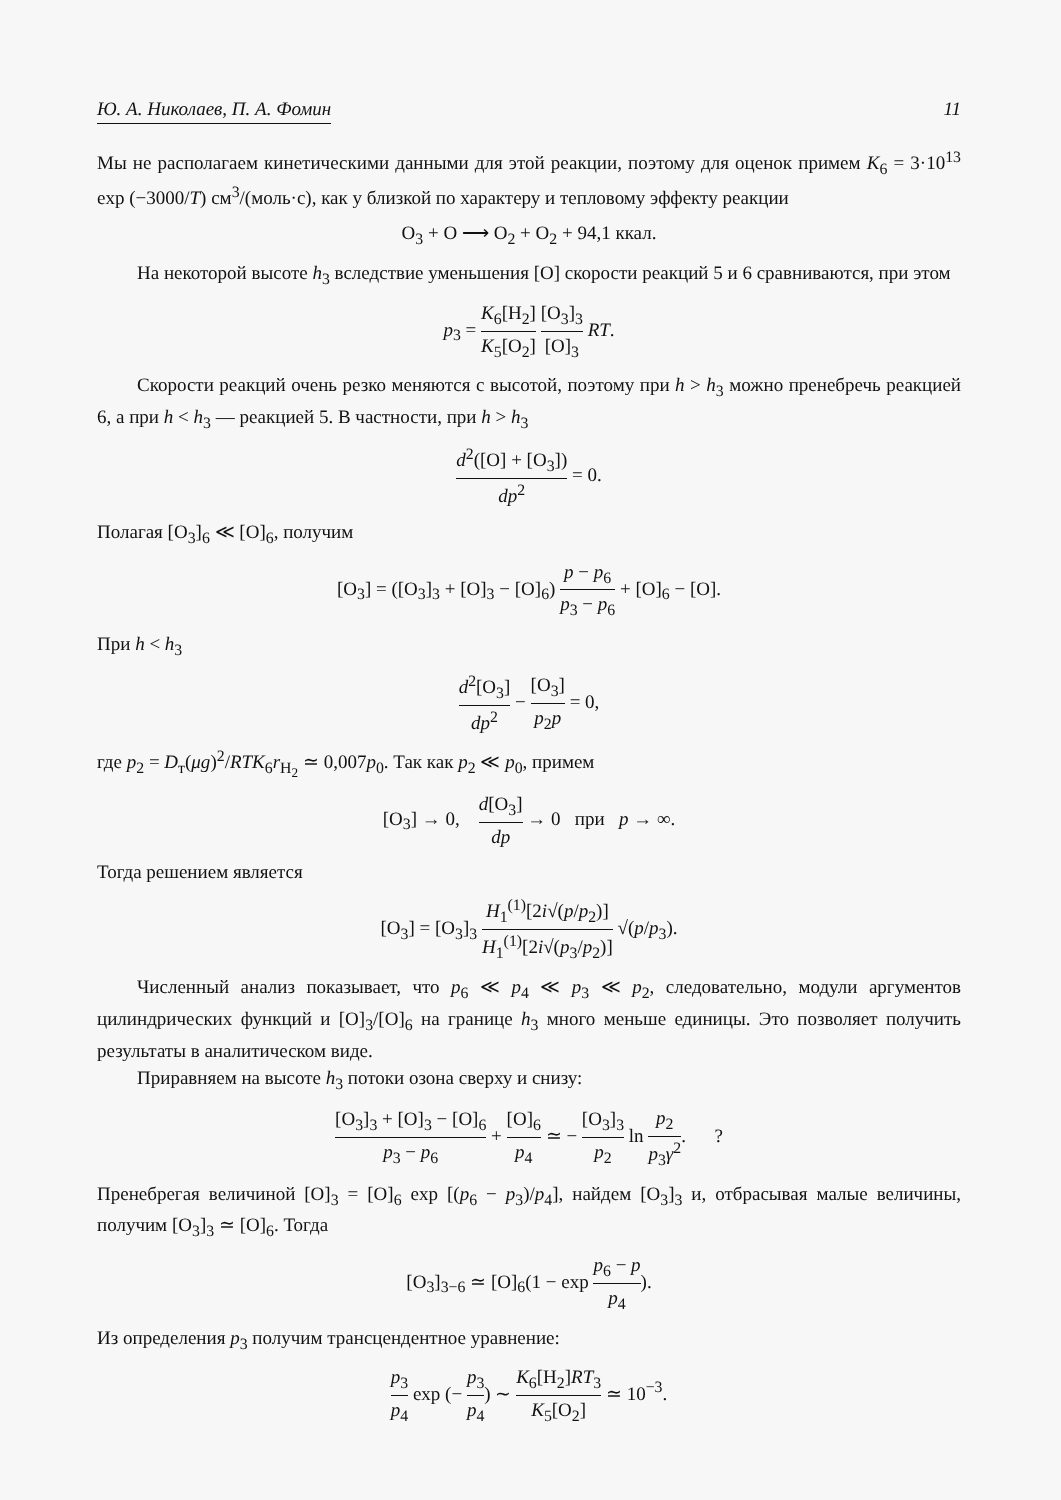Ю. А. Николаев, П. А. Фомин 11
Мы не располагаем кинетическими данными для этой реакции, поэтому для оценок примем K<sub>6</sub> = 3·10<sup>13</sup> exp (−3000/T) см<sup>3</sup>/(моль·с), как у близкой по характеру и тепловому эффекту реакции
O<sub>3</sub> + O ⟶ O<sub>2</sub> + O<sub>2</sub> + 94,1 ккал.
На некоторой высоте h<sub>3</sub> вследствие уменьшения [O] скорости реакций 5 и 6 сравниваются, при этом
p<sub>3</sub> = K<sub>6</sub>[H<sub>2</sub>] K<sub>5</sub>[O<sub>2</sub>] [O<sub>3</sub>]<sub>3</sub> [O]<sub>3</sub> RT.
Скорости реакций очень резко меняются с высотой, поэтому при h > h<sub>3</sub> можно пренебречь реакцией 6, а при h < h<sub>3</sub> — реакцией 5. В частности, при h > h<sub>3</sub>
d<sup>2</sup>([O] + [O<sub>3</sub>]) dp<sup>2</sup> = 0.
Полагая [O<sub>3</sub>]<sub>6</sub> ≪ [O]<sub>6</sub>, получим
[O<sub>3</sub>] = ([O<sub>3</sub>]<sub>3</sub> + [O]<sub>3</sub> − [O]<sub>6</sub>) p − p<sub>6</sub> p<sub>3</sub> − p<sub>6</sub> + [O]<sub>6</sub> − [O].
При h < h<sub>3</sub>
d<sup>2</sup>[O<sub>3</sub>] dp<sup>2</sup> − [O<sub>3</sub>] p<sub>2</sub>p = 0,
где p<sub>2</sub> = D<sub>т</sub>(μg)<sup>2</sup>/RTK<sub>6</sub>r<sub>H<sub>2</sub></sub> ≃ 0,007p<sub>0</sub>. Так как p<sub>2</sub> ≪ p<sub>0</sub>, примем
[O<sub>3</sub>] → 0, d[O<sub>3</sub>] dp → 0 при p → ∞.
Тогда решением является
[O<sub>3</sub>] = [O<sub>3</sub>]<sub>3</sub> H<sub>1</sub><sup>(1)</sup>[2i√(p/p<sub>2</sub>)] H<sub>1</sub><sup>(1)</sup>[2i√(p<sub>3</sub>/p<sub>2</sub>)] √(p/p<sub>3</sub>).
Численный анализ показывает, что p<sub>6</sub> ≪ p<sub>4</sub> ≪ p<sub>3</sub> ≪ p<sub>2</sub>, следовательно, модули аргументов цилиндрических функций и [O]<sub>3</sub>/[O]<sub>6</sub> на границе h<sub>3</sub> много меньше единицы. Это позволяет получить результаты в аналитическом виде.
Приравняем на высоте h<sub>3</sub> потоки озона сверху и снизу:
[O<sub>3</sub>]<sub>3</sub> + [O]<sub>3</sub> − [O]<sub>6</sub> p<sub>3</sub> − p<sub>6</sub> + [O]<sub>6</sub> p<sub>4</sub> ≃ − [O<sub>3</sub>]<sub>3</sub> p<sub>2</sub> ln p<sub>2</sub> p<sub>3</sub>γ<sup>2</sup>. ?
Пренебрегая величиной [O]<sub>3</sub> = [O]<sub>6</sub> exp [(p<sub>6</sub> − p<sub>3</sub>)/p<sub>4</sub>], найдем [O<sub>3</sub>]<sub>3</sub> и, отбрасывая малые величины, получим [O<sub>3</sub>]<sub>3</sub> ≃ [O]<sub>6</sub>. Тогда
[O<sub>3</sub>]<sub>3−6</sub> ≃ [O]<sub>6</sub>(1 − exp p<sub>6</sub> − p p<sub>4</sub>).
Из определения p<sub>3</sub> получим трансцендентное уравнение:
p<sub>3</sub> p<sub>4</sub> exp (− p<sub>3</sub> p<sub>4</sub>) ∼ K<sub>6</sub>[H<sub>2</sub>]RT<sub>3</sub> K<sub>5</sub>[O<sub>2</sub>] ≃ 10<sup>−3</sup>.